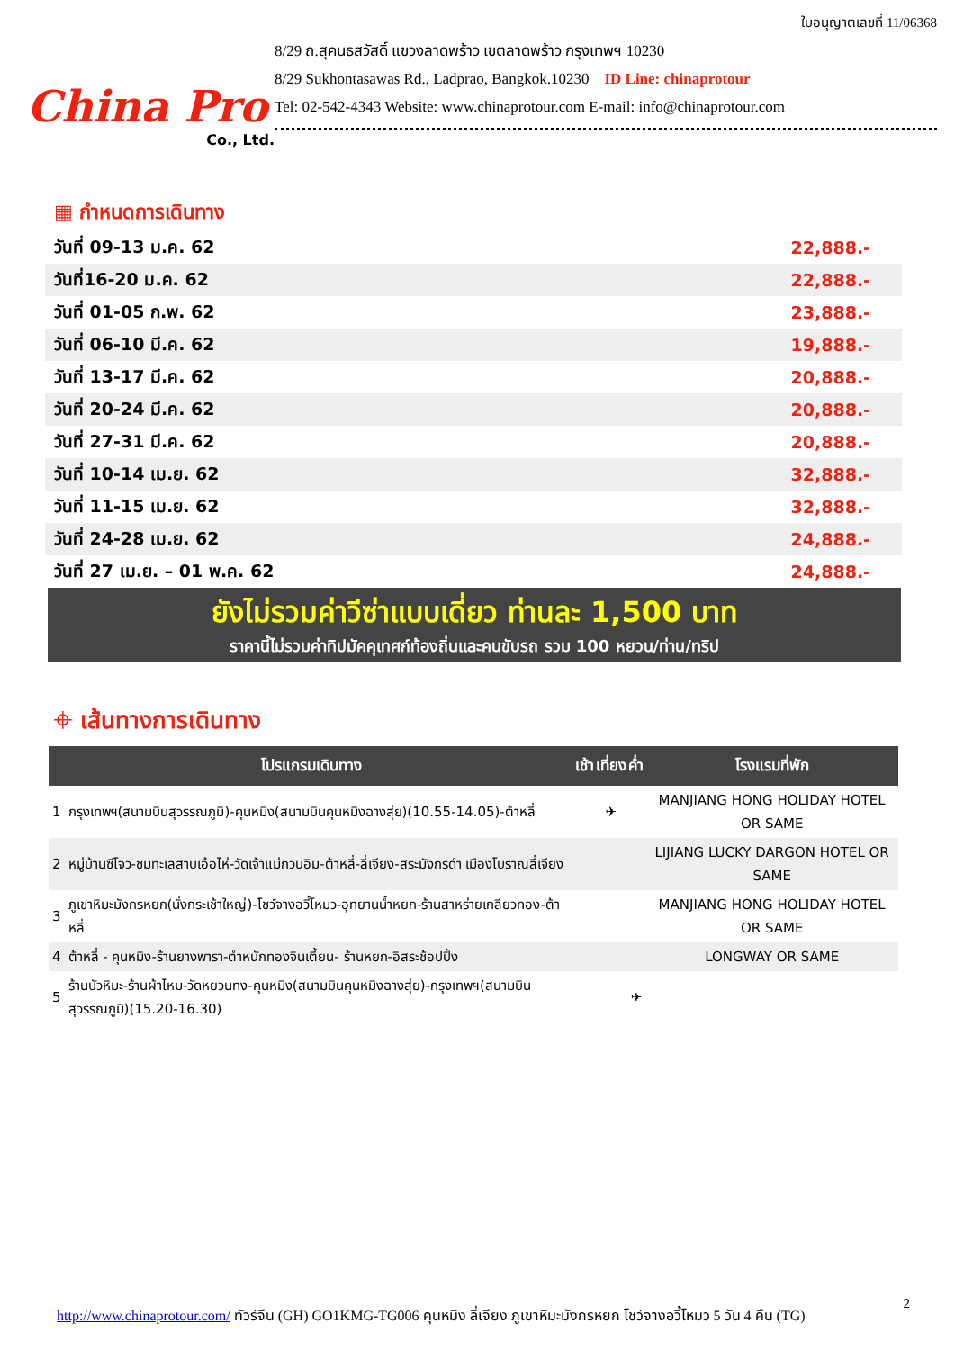China Pro
Co., Ltd.
ใบอนุญาตเลขที่ 11/06368
8/29 ถ.สุคนธสวัสดิ์ แขวงลาดพร้าว เขตลาดพร้าว กรุงเทพฯ 10230
8/29 Sukhontasawas Rd., Ladprao, Bangkok.10230 ID Line: chinaprotour
Tel: 02-542-4343 Website: www.chinaprotour.com E-mail: info@chinaprotour.com
▦ กำหนดการเดินทาง
| วันที่ 09-13 ม.ค. 62 | 22,888.- |
| วันที่16-20 ม.ค. 62 | 22,888.- |
| วันที่ 01-05 ก.พ. 62 | 23,888.- |
| วันที่ 06-10 มี.ค. 62 | 19,888.- |
| วันที่ 13-17 มี.ค. 62 | 20,888.- |
| วันที่ 20-24 มี.ค. 62 | 20,888.- |
| วันที่ 27-31 มี.ค. 62 | 20,888.- |
| วันที่ 10-14 เม.ย. 62 | 32,888.- |
| วันที่ 11-15 เม.ย. 62 | 32,888.- |
| วันที่ 24-28 เม.ย. 62 | 24,888.- |
| วันที่ 27 เม.ย. – 01 พ.ค. 62 | 24,888.- |
ยังไม่รวมค่าวีซ่าแบบเดี่ยว ท่านละ 1,500 บาท
ราคานี้ไม่รวมค่าทิปมัคคุเทศก์ท้องถิ่นและคนขับรถ รวม 100 หยวน/ท่าน/ทริป
⌖ เส้นทางการเดินทาง
| โปรแกรมเดินทาง | | เช้า | เที่ยง | ค่ำ | โรงแรมที่พัก |
| --- | --- | --- | --- | --- | --- |
| 1 | กรุงเทพฯ(สนามบินสุวรรณภูมิ)-คุนหมิง(สนามบินคุนหมิงฉางสุ่ย)(10.55-14.05)-ต้าหลี่ | | ✈ | | MANJIANG HONG HOLIDAY HOTEL OR SAME |
| 2 | หมู่บ้านซีโจว-ชมทะเลสาบเอ๋อไห่-วัดเจ้าแม่กวนอิม-ต้าหลี่-ลี่เจียง-สระมังกรดำ เมืองโบราณลี่เจียง | | | | LIJIANG LUCKY DARGON HOTEL OR SAME |
| 3 | ภูเขาหิมะมังกรหยก(นั่งกระเช้าใหญ่)-โชว์จางอวี้โหมว-อุทยานน้ำหยก-ร้านสาหร่ายเกลียวทอง-ต้าหลี่ | | | | MANJIANG HONG HOLIDAY HOTEL OR SAME |
| 4 | ต้าหลี่ - คุนหมิง-ร้านยางพารา-ตำหนักทองจินเตี้ยน- ร้านหยก-อิสระช้อปปิ้ง | | | | LONGWAY OR SAME |
| 5 | ร้านบัวหิมะ-ร้านผ้าไหม-วัดหยวนทง-คุนหมิง(สนามบินคุนหมิงฉางสุ่ย)-กรุงเทพฯ(สนามบินสุวรรณภูมิ)(15.20-16.30) | | | ✈ | |
2
http://www.chinaprotour.com/ ทัวร์จีน (GH) GO1KMG-TG006 คุนหมิง ลี่เจียง ภูเขาหิมะมังกรหยก โชว์จางอวี้โหมว 5 วัน 4 คืน (TG)